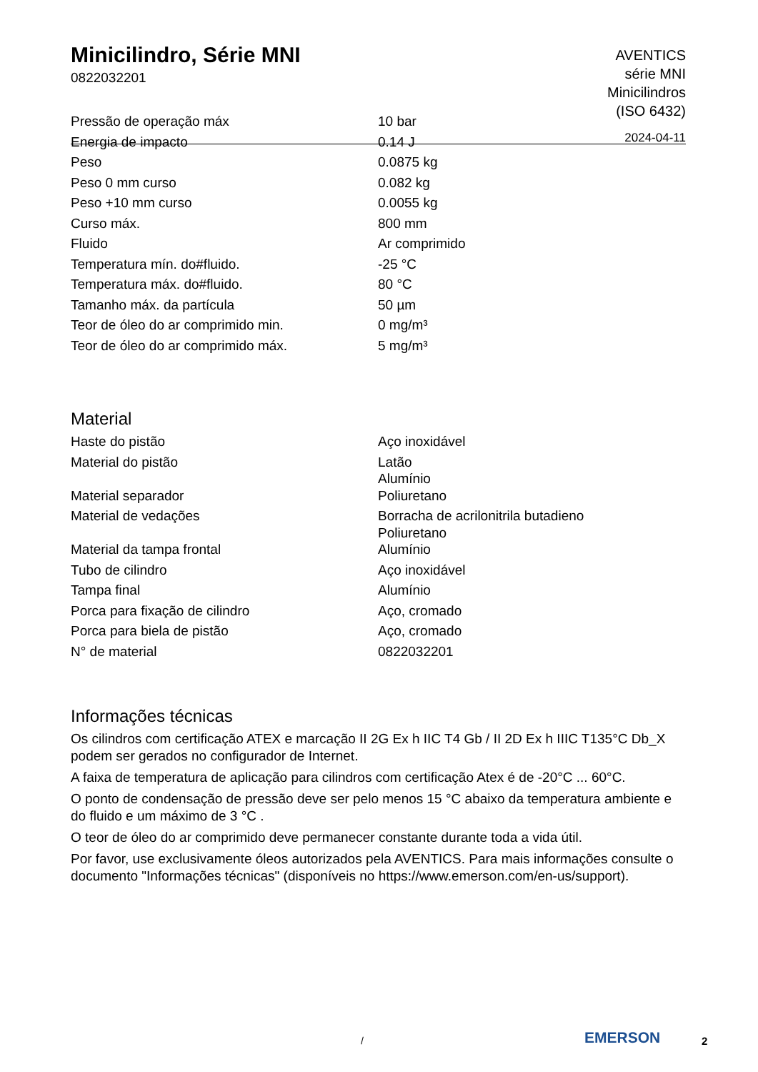Minicilindro, Série MNI
0822032201
AVENTICS
série MNI
Minicilindros
(ISO 6432)
2024-04-11
| Pressão de operação máx | 10 bar |
| Energia de impacto | 0.14 J |
| Peso | 0.0875 kg |
| Peso 0 mm curso | 0.082 kg |
| Peso +10 mm curso | 0.0055 kg |
| Curso máx. | 800 mm |
| Fluido | Ar comprimido |
| Temperatura mín. do#fluido. | -25 °C |
| Temperatura máx. do#fluido. | 80 °C |
| Tamanho máx. da partícula | 50 µm |
| Teor de óleo do ar comprimido min. | 0 mg/m³ |
| Teor de óleo do ar comprimido máx. | 5 mg/m³ |
Material
| Haste do pistão | Aço inoxidável |
| Material do pistão | Latão Alumínio |
| Material separador | Poliuretano |
| Material de vedações | Borracha de acrilonitrila butadieno Poliuretano |
| Material da tampa frontal | Alumínio |
| Tubo de cilindro | Aço inoxidável |
| Tampa final | Alumínio |
| Porca para fixação de cilindro | Aço, cromado |
| Porca para biela de pistão | Aço, cromado |
| N° de material | 0822032201 |
Informações técnicas
Os cilindros com certificação ATEX e marcação II 2G Ex h IIC T4 Gb / II 2D Ex h IIIC T135°C Db_X podem ser gerados no configurador de Internet.
A faixa de temperatura de aplicação para cilindros com certificação Atex é de -20°C ... 60°C.
O ponto de condensação de pressão deve ser pelo menos 15 °C abaixo da temperatura ambiente e do fluido e um máximo de 3 °C .
O teor de óleo do ar comprimido deve permanecer constante durante toda a vida útil.
Por favor, use exclusivamente óleos autorizados pela AVENTICS. Para mais informações consulte o documento "Informações técnicas" (disponíveis no https://www.emerson.com/en-us/support).
/ EMERSON 2